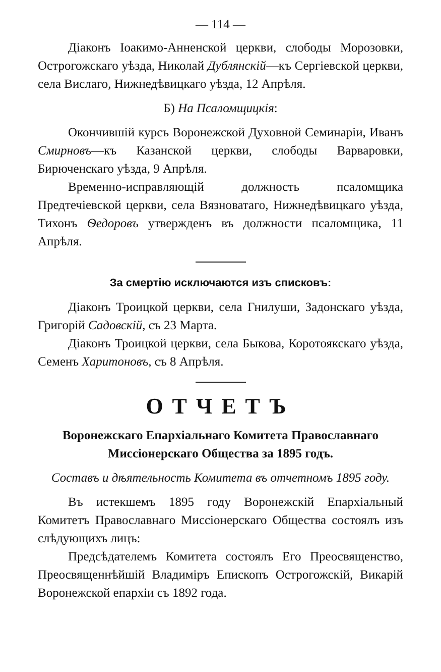— 114 —
Діаконъ Іоакимо-Анненской церкви, слободы Морозовки, Острогожскаго уѣзда, Николай Дублянскій—къ Сергіевской церкви, села Вислаго, Нижнедѣвицкаго уѣзда, 12 Апрѣля.
Б) На Псаломщицкія:
Окончившій курсъ Воронежской Духовной Семинаріи, Иванъ Смирновъ—къ Казанской церкви, слободы Варваровки, Бирюченскаго уѣзда, 9 Апрѣля.
Временно-исправляющій должность псаломщика Предтечіевской церкви, села Вязноватаго, Нижнедѣвицкаго уѣзда, Тихонъ Ѳедоровъ утвержденъ въ должности псаломщика, 11 Апрѣля.
За смертію исключаются изъ списковъ:
Діаконъ Троицкой церкви, села Гнилуши, Задонскаго уѣзда, Григорій Садовскій, съ 23 Марта.
Діаконъ Троицкой церкви, села Быкова, Коротоякскаго уѣзда, Семенъ Харитоновъ, съ 8 Апрѣля.
ОТЧЕТЪ
Воронежскаго Епархіальнаго Комитета Православнаго Миссіонерскаго Общества за 1895 годъ.
Составъ и дѣятельность Комитета въ отчетномъ 1895 году.
Въ истекшемъ 1895 году Воронежскій Епархіальный Комитетъ Православнаго Миссіонерскаго Общества состоялъ изъ слѣдующихъ лицъ:
Предсѣдателемъ Комитета состоялъ Его Преосвященство, Преосвященнѣйшій Владиміръ Епископъ Острогожскій, Викарій Воронежской епархіи съ 1892 года.